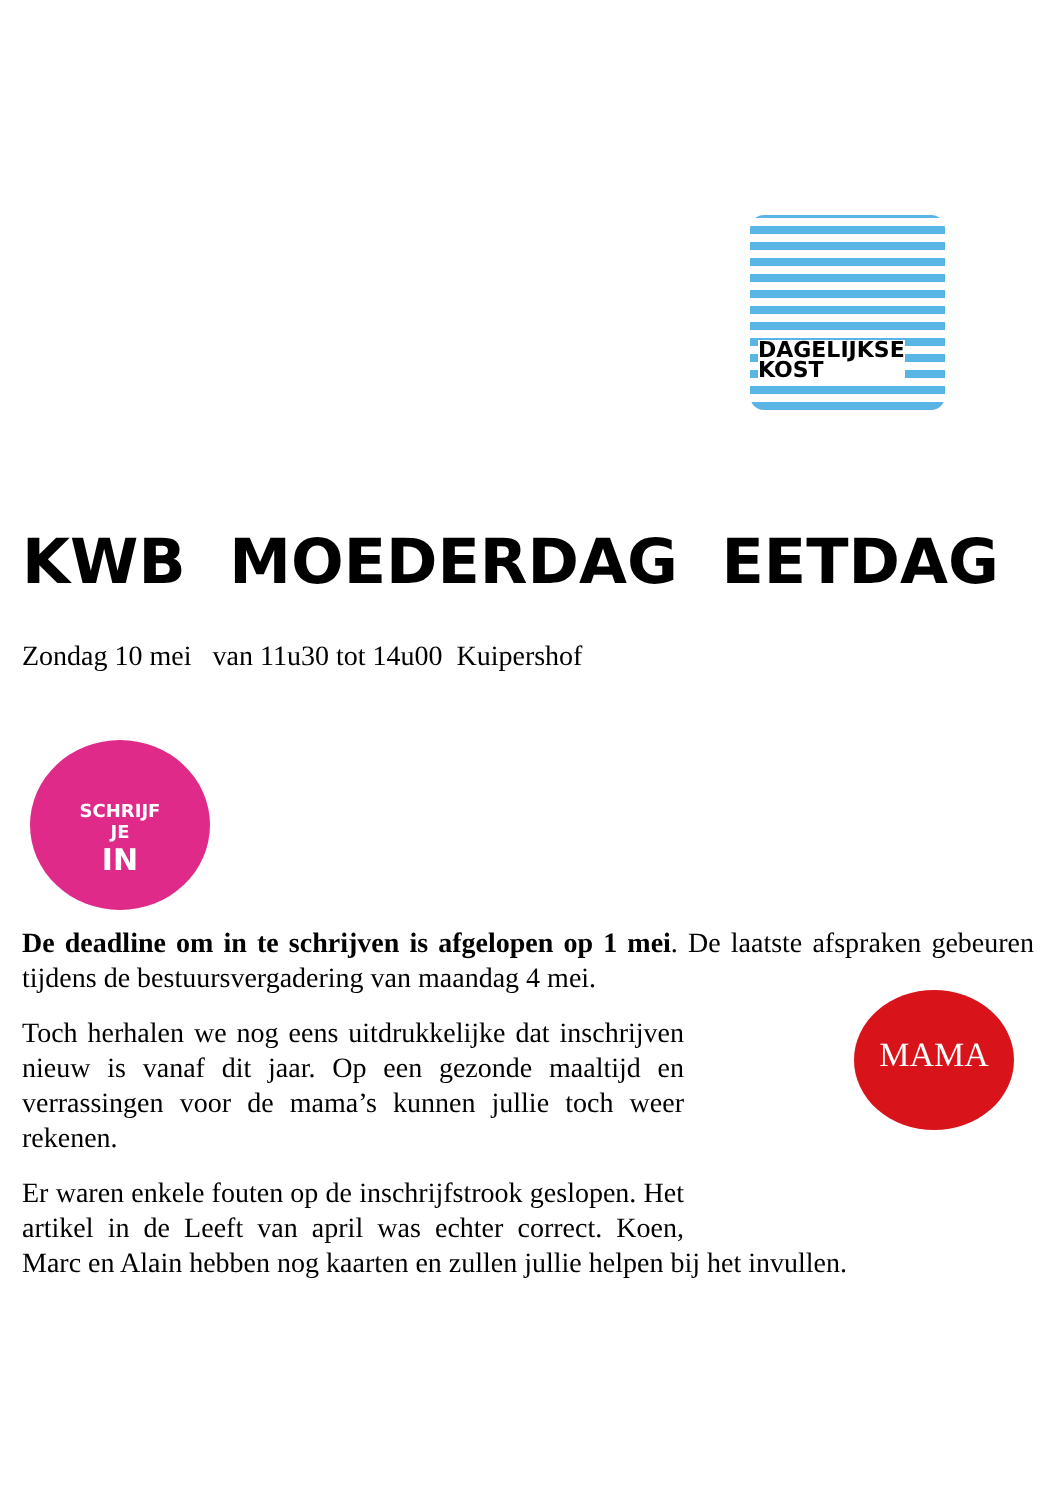DAGELIJKSE
KOST
KWB MOEDERDAG EETDAG
Zondag 10 mei van 11u30 tot 14u00 Kuipershof
SCHRIJF
JE
IN
De deadline om in te schrijven is afgelopen op 1 mei. De laatste afspraken MAMA gebeuren tijdens de bestuursvergadering van maandag 4 mei.
Toch herhalen we nog eens uitdrukkelijke dat inschrijven nieuw is vanaf dit jaar. Op een gezonde maaltijd en verrassingen voor de mama’s kunnen jullie toch weer rekenen.
Er waren enkele fouten op de inschrijfstrook geslopen. Het artikel in de Leeft van april was echter correct. Koen, Marc en Alain hebben nog kaarten en zullen jullie helpen bij het invullen.